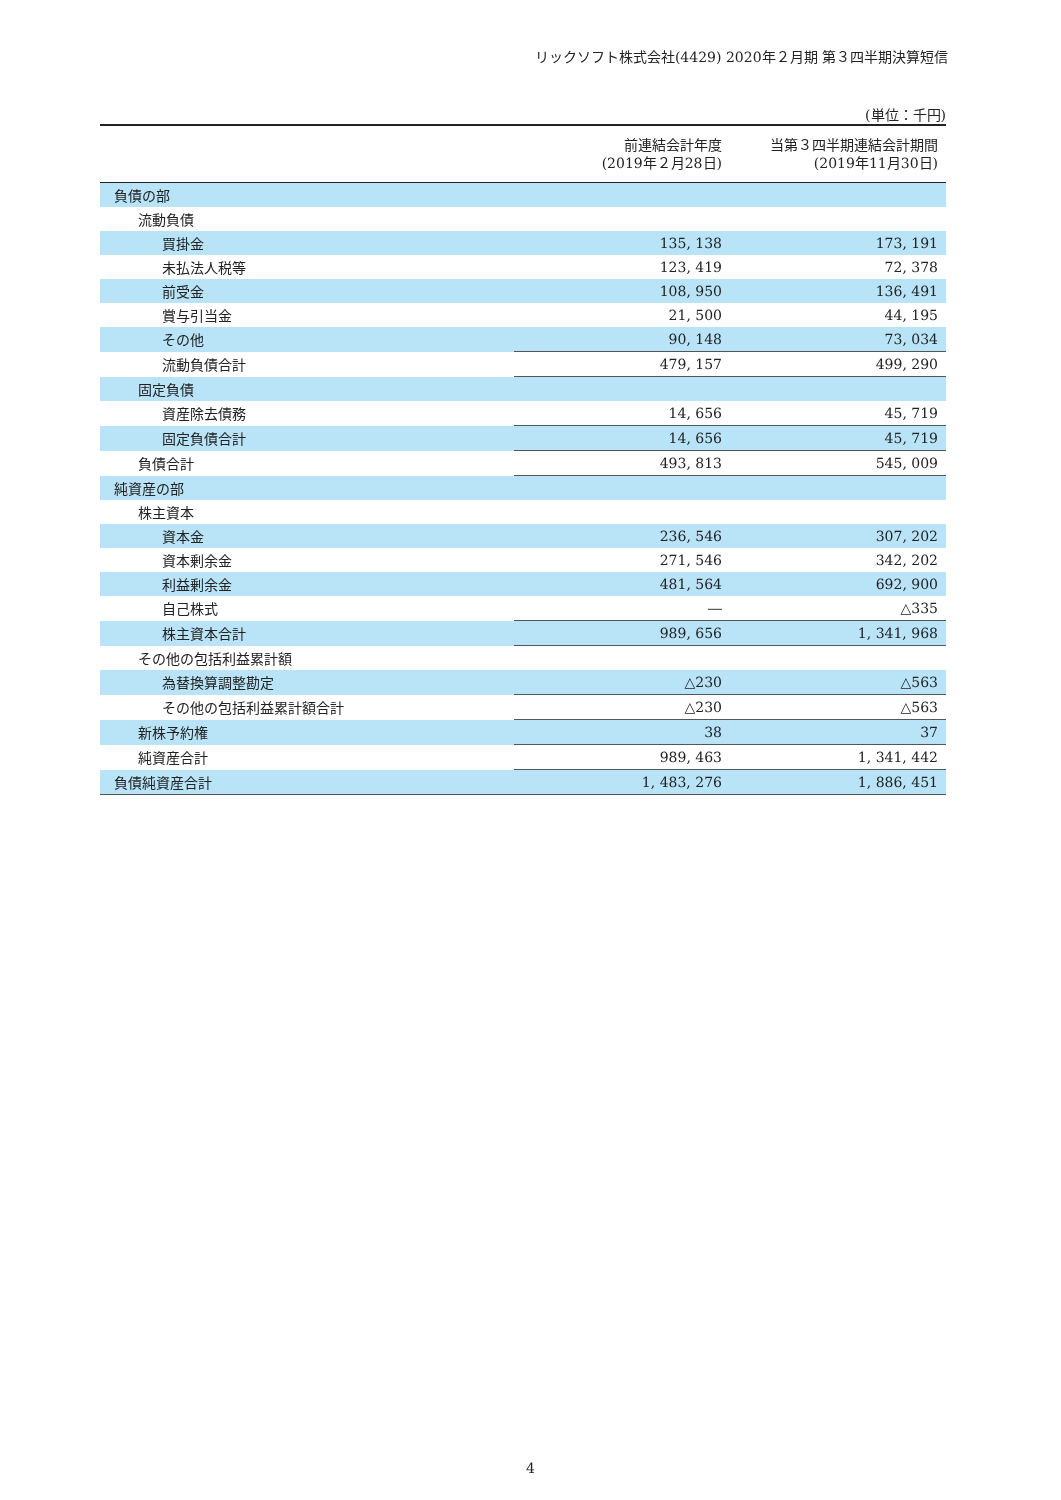リックソフト株式会社(4429) 2020年２月期 第３四半期決算短信
(単位：千円)
| | 前連結会計年度 (2019年２月28日) | 当第３四半期連結会計期間 (2019年11月30日) |
| --- | --- | --- |
| 負債の部 | | |
| 流動負債 | | |
| 買掛金 | 135, 138 | 173, 191 |
| 未払法人税等 | 123, 419 | 72, 378 |
| 前受金 | 108, 950 | 136, 491 |
| 賞与引当金 | 21, 500 | 44, 195 |
| その他 | 90, 148 | 73, 034 |
| 流動負債合計 | 479, 157 | 499, 290 |
| 固定負債 | | |
| 資産除去債務 | 14, 656 | 45, 719 |
| 固定負債合計 | 14, 656 | 45, 719 |
| 負債合計 | 493, 813 | 545, 009 |
| 純資産の部 | | |
| 株主資本 | | |
| 資本金 | 236, 546 | 307, 202 |
| 資本剰余金 | 271, 546 | 342, 202 |
| 利益剰余金 | 481, 564 | 692, 900 |
| 自己株式 | ― | △335 |
| 株主資本合計 | 989, 656 | 1, 341, 968 |
| その他の包括利益累計額 | | |
| 為替換算調整勘定 | △230 | △563 |
| その他の包括利益累計額合計 | △230 | △563 |
| 新株予約権 | 38 | 37 |
| 純資産合計 | 989, 463 | 1, 341, 442 |
| 負債純資産合計 | 1, 483, 276 | 1, 886, 451 |
4